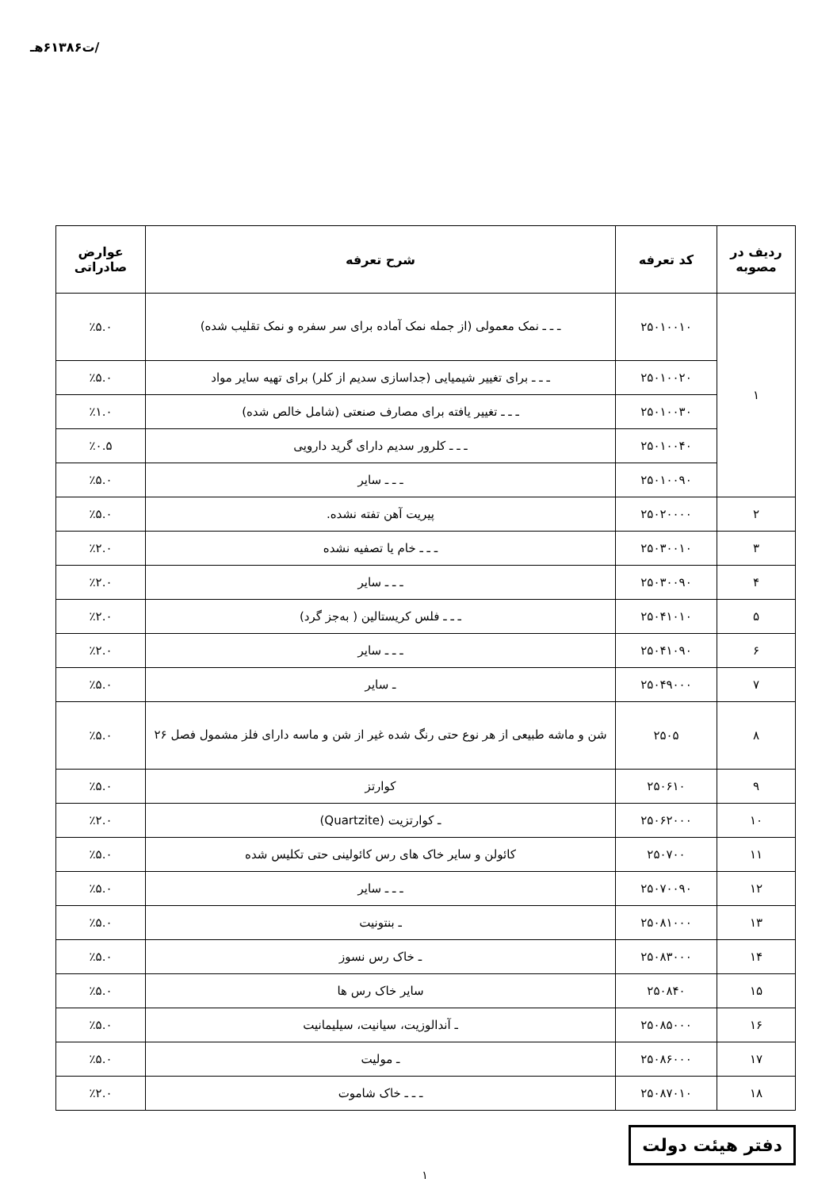/ت۶۱۳۸۶هـ
| ردیف در مصوبه | کد تعرفه | شرح تعرفه | عوارض صادراتی |
| --- | --- | --- | --- |
| ۱ | ۲۵۰۱۰۰۱۰ | ـ ـ ـ نمک معمولی (از جمله نمک آماده برای سر سفره و نمک تقلیب شده) | ٪۵.۰ |
| | ۲۵۰۱۰۰۲۰ | ـ ـ ـ برای تغییر شیمیایی (جداسازی سدیم از کلر) برای تهیه سایر مواد | ٪۵.۰ |
| | ۲۵۰۱۰۰۳۰ | ـ ـ ـ تغییر یافته برای مصارف صنعتی (شامل خالص شده) | ٪۱.۰ |
| | ۲۵۰۱۰۰۴۰ | ـ ـ ـ کلرور سدیم دارای گرید دارویی | ٪۰.۵ |
| | ۲۵۰۱۰۰۹۰ | ـ ـ ـ سایر | ٪۵.۰ |
| ۲ | ۲۵۰۲۰۰۰۰ | پیریت آهن تفته نشده. | ٪۵.۰ |
| ۳ | ۲۵۰۳۰۰۱۰ | ـ ـ ـ خام یا تصفیه نشده | ٪۲.۰ |
| ۴ | ۲۵۰۳۰۰۹۰ | ـ ـ ـ سایر | ٪۲.۰ |
| ۵ | ۲۵۰۴۱۰۱۰ | ـ ـ ـ فلس کریستالین ( به‌جز گرد) | ٪۲.۰ |
| ۶ | ۲۵۰۴۱۰۹۰ | ـ ـ ـ سایر | ٪۲.۰ |
| ۷ | ۲۵۰۴۹۰۰۰ | ـ سایر | ٪۵.۰ |
| ۸ | ۲۵۰۵ | شن و ماشه طبیعی از هر نوع حتی رنگ شده غیر از شن و ماسه دارای فلز مشمول فصل ۲۶ | ٪۵.۰ |
| ۹ | ۲۵۰۶۱۰ | کوارتز | ٪۵.۰ |
| ۱۰ | ۲۵۰۶۲۰۰۰ | ـ کوارتزیت (Quartzite) | ٪۲.۰ |
| ۱۱ | ۲۵۰۷۰۰ | کائولن و سایر خاک های رس کائولینی حتی تکلیس شده | ٪۵.۰ |
| ۱۲ | ۲۵۰۷۰۰۹۰ | ـ ـ ـ سایر | ٪۵.۰ |
| ۱۳ | ۲۵۰۸۱۰۰۰ | ـ بنتونیت | ٪۵.۰ |
| ۱۴ | ۲۵۰۸۳۰۰۰ | ـ خاک رس نسوز | ٪۵.۰ |
| ۱۵ | ۲۵۰۸۴۰ | سایر خاک رس ها | ٪۵.۰ |
| ۱۶ | ۲۵۰۸۵۰۰۰ | ـ آندالوزیت، سیانیت، سیلیمانیت | ٪۵.۰ |
| ۱۷ | ۲۵۰۸۶۰۰۰ | ـ مولیت | ٪۵.۰ |
| ۱۸ | ۲۵۰۸۷۰۱۰ | ـ ـ ـ خاک شاموت | ٪۲.۰ |
دفتر هیئت دولت
۱